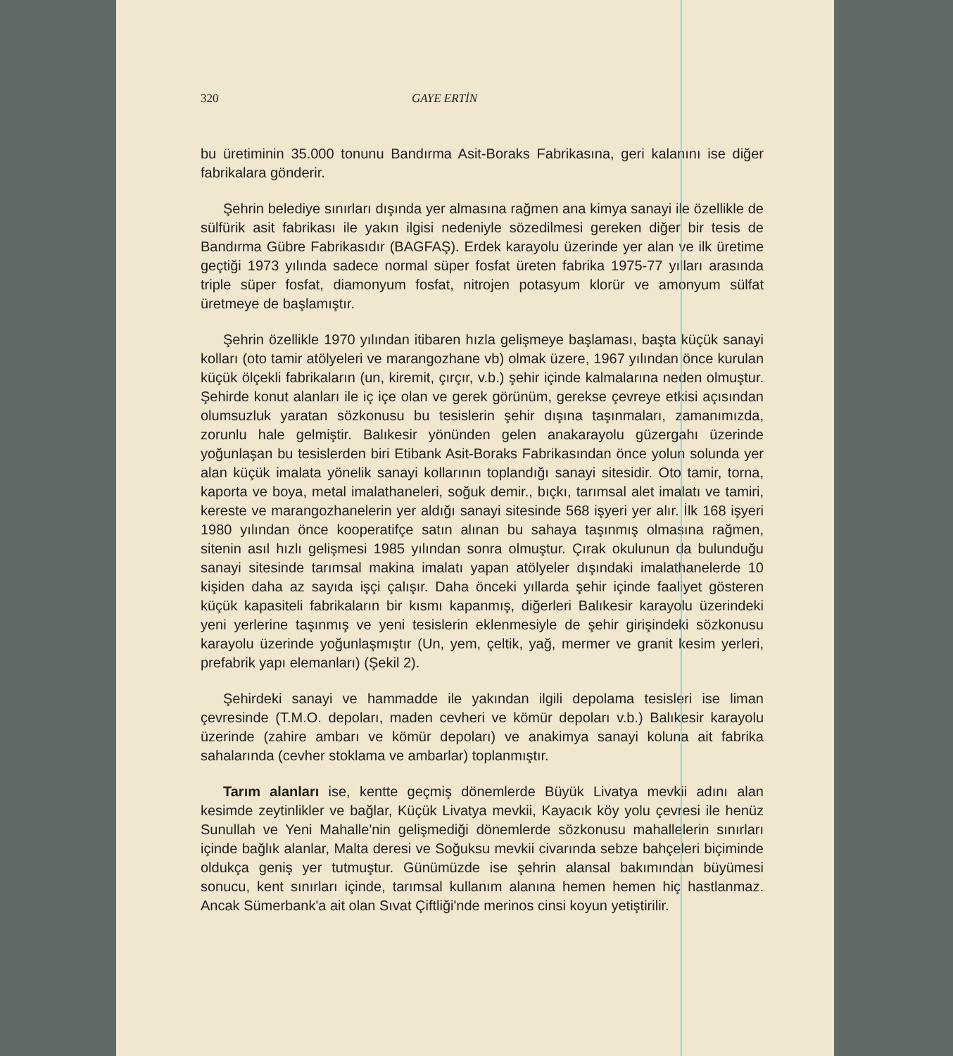320 GAYE ERTİN
bu üretiminin 35.000 tonunu Bandırma Asit-Boraks Fabrikasına, geri kalanını ise diğer fabrikalara gönderir.
Şehrin belediye sınırları dışında yer almasına rağmen ana kimya sanayi ile özellikle de sülfürik asit fabrikası ile yakın ilgisi nedeniyle sözedilmesi gereken diğer bir tesis de Bandırma Gübre Fabrikasıdır (BAGFAŞ). Erdek karayolu üzerinde yer alan ve ilk üretime geçtiği 1973 yılında sadece normal süper fosfat üreten fabrika 1975-77 yılları arasında triple süper fosfat, diamonyum fosfat, nitrojen potasyum klorür ve amonyum sülfat üretmeye de başlamıştır.
Şehrin özellikle 1970 yılından itibaren hızla gelişmeye başlaması, başta küçük sanayi kolları (oto tamir atölyeleri ve marangozhane vb) olmak üzere, 1967 yılından önce kurulan küçük ölçekli fabrikaların (un, kiremit, çırçır, v.b.) şehir içinde kalmalarına neden olmuştur. Şehirde konut alanları ile iç içe olan ve gerek görünüm, gerekse çevreye etkisi açısından olumsuzluk yaratan sözkonusu bu tesislerin şehir dışına taşınmaları, zamanımızda, zorunlu hale gelmiştir. Balıkesir yönünden gelen anakarayolu güzergahı üzerinde yoğunlaşan bu tesislerden biri Etibank Asit-Boraks Fabrikasından önce yolun solunda yer alan küçük imalata yönelik sanayi kollarının toplandığı sanayi sitesidir. Oto tamir, torna, kaporta ve boya, metal imalathaneleri, soğuk demir., bıçkı, tarımsal alet imalatı ve tamiri, kereste ve marangozhanelerin yer aldığı sanayi sitesinde 568 işyeri yer alır. İlk 168 işyeri 1980 yılından önce kooperatifçe satın alınan bu sahaya taşınmış olmasına rağmen, sitenin asıl hızlı gelişmesi 1985 yılından sonra olmuştur. Çırak okulunun da bulunduğu sanayi sitesinde tarımsal makina imalatı yapan atölyeler dışındaki imalathanelerde 10 kişiden daha az sayıda işçi çalışır. Daha önceki yıllarda şehir içinde faaliyet gösteren küçük kapasiteli fabrikaların bir kısmı kapanmış, diğerleri Balıkesir karayolu üzerindeki yeni yerlerine taşınmış ve yeni tesislerin eklenmesiyle de şehir girişindeki sözkonusu karayolu üzerinde yoğunlaşmıştır (Un, yem, çeltik, yağ, mermer ve granit kesim yerleri, prefabrik yapı elemanları) (Şekil 2).
Şehirdeki sanayi ve hammadde ile yakından ilgili depolama tesisleri ise liman çevresinde (T.M.O. depoları, maden cevheri ve kömür depoları v.b.) Balıkesir karayolu üzerinde (zahire ambarı ve kömür depoları) ve anakimya sanayi koluna ait fabrika sahalarında (cevher stoklama ve ambarlar) toplanmıştır.
Tarım alanları ise, kentte geçmiş dönemlerde Büyük Livatya mevkii adını alan kesimde zeytinlikler ve bağlar, Küçük Livatya mevkii, Kayacık köy yolu çevresi ile henüz Sunullah ve Yeni Mahalle'nin gelişmediği dönemlerde sözkonusu mahallelerin sınırları içinde bağlık alanlar, Malta deresi ve Soğuksu mevkii civarında sebze bahçeleri biçiminde oldukça geniş yer tutmuştur. Günümüzde ise şehrin alansal bakımından büyümesi sonucu, kent sınırları içinde, tarımsal kullanım alanına hemen hemen hiç hastlanmaz. Ancak Sümerbank'a ait olan Sıvat Çiftliği'nde merinos cinsi koyun yetiştirilir.